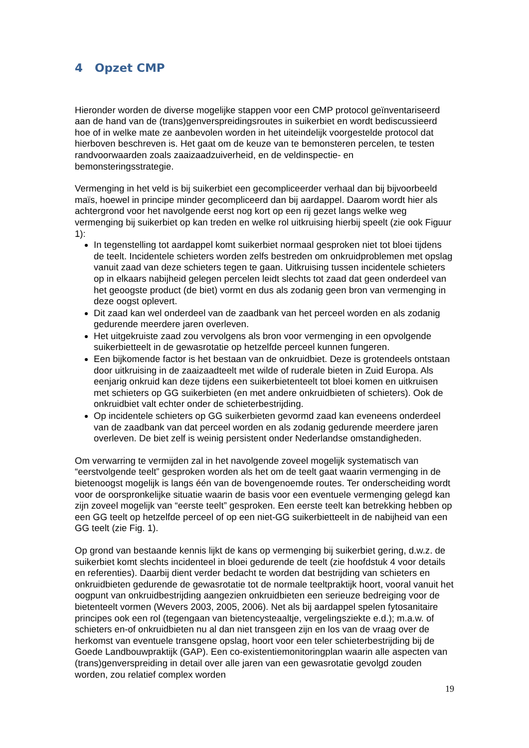4 Opzet CMP
Hieronder worden de diverse mogelijke stappen voor een CMP protocol geïnventariseerd aan de hand van de (trans)genverspreidingsroutes in suikerbiet en wordt bediscussieerd hoe of in welke mate ze aanbevolen worden in het uiteindelijk voorgestelde protocol dat hierboven beschreven is. Het gaat om de keuze van te bemonsteren percelen, te testen randvoorwaarden zoals zaaizaadzuiverheid, en de veldinspectie- en bemonsteringsstrategie.
Vermenging in het veld is bij suikerbiet een gecompliceerder verhaal dan bij bijvoorbeeld maïs, hoewel in principe minder gecompliceerd dan bij aardappel. Daarom wordt hier als achtergrond voor het navolgende eerst nog kort op een rij gezet langs welke weg vermenging bij suikerbiet op kan treden en welke rol uitkruising hierbij speelt (zie ook Figuur 1):
In tegenstelling tot aardappel komt suikerbiet normaal gesproken niet tot bloei tijdens de teelt. Incidentele schieters worden zelfs bestreden om onkruidproblemen met opslag vanuit zaad van deze schieters tegen te gaan. Uitkruising tussen incidentele schieters op in elkaars nabijheid gelegen percelen leidt slechts tot zaad dat geen onderdeel van het geoogste product (de biet) vormt en dus als zodanig geen bron van vermenging in deze oogst oplevert.
Dit zaad kan wel onderdeel van de zaadbank van het perceel worden en als zodanig gedurende meerdere jaren overleven.
Het uitgekruiste zaad zou vervolgens als bron voor vermenging in een opvolgende suikerbietteelt in de gewasrotatie op hetzelfde perceel kunnen fungeren.
Een bijkomende factor is het bestaan van de onkruidbiet. Deze is grotendeels ontstaan door uitkruising in de zaaizaadteelt met wilde of ruderale bieten in Zuid Europa. Als eenjarig onkruid kan deze tijdens een suikerbietenteelt tot bloei komen en uitkruisen met schieters op GG suikerbieten (en met andere onkruidbieten of schieters). Ook de onkruidbiet valt echter onder de schieterbestrijding.
Op incidentele schieters op GG suikerbieten gevormd zaad kan eveneens onderdeel van de zaadbank van dat perceel worden en als zodanig gedurende meerdere jaren overleven. De biet zelf is weinig persistent onder Nederlandse omstandigheden.
Om verwarring te vermijden zal in het navolgende zoveel mogelijk systematisch van “eerstvolgende teelt” gesproken worden als het om de teelt gaat waarin vermenging in de bietenoogst mogelijk is langs één van de bovengenoemde routes. Ter onderscheiding wordt voor de oorspronkelijke situatie waarin de basis voor een eventuele vermenging gelegd kan zijn zoveel mogelijk van “eerste teelt” gesproken. Een eerste teelt kan betrekking hebben op een GG teelt op hetzelfde perceel of op een niet-GG suikerbietteelt in de nabijheid van een GG teelt (zie Fig. 1).
Op grond van bestaande kennis lijkt de kans op vermenging bij suikerbiet gering, d.w.z. de suikerbiet komt slechts incidenteel in bloei gedurende de teelt (zie hoofdstuk 4 voor details en referenties). Daarbij dient verder bedacht te worden dat bestrijding van schieters en onkruidbieten gedurende de gewasrotatie tot de normale teeltpraktijk hoort, vooral vanuit het oogpunt van onkruidbestrijding aangezien onkruidbieten een serieuze bedreiging voor de bietenteelt vormen (Wevers 2003, 2005, 2006). Net als bij aardappel spelen fytosanitaire principes ook een rol (tegengaan van bietencysteaaltje, vergelingsziekte e.d.); m.a.w. of schieters en-of onkruidbieten nu al dan niet transgeen zijn en los van de vraag over de herkomst van eventuele transgene opslag, hoort voor een teler schieterbestrijding bij de Goede Landbouwpraktijk (GAP). Een co-existentiemonitoringplan waarin alle aspecten van (trans)genverspreiding in detail over alle jaren van een gewasrotatie gevolgd zouden worden, zou relatief complex worden
19